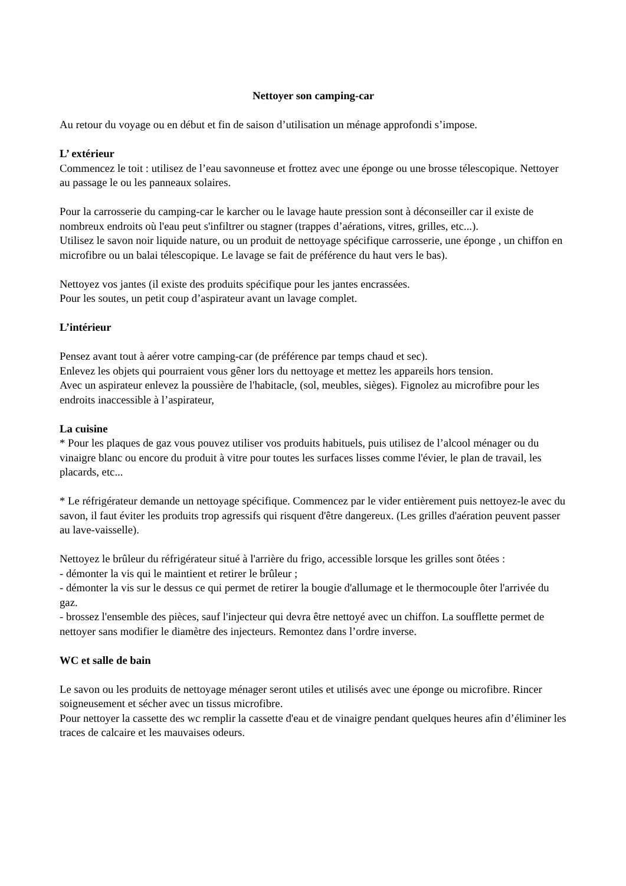Nettoyer son camping-car
Au retour du voyage ou en début et fin de saison d’utilisation un ménage approfondi s’impose.
L’ extérieur
Commencez le toit : utilisez de l’eau savonneuse et frottez avec une éponge ou une brosse télescopique. Nettoyer au passage le ou les panneaux solaires.
Pour la carrosserie du camping-car le karcher ou le lavage haute pression sont à déconseiller car il existe de nombreux endroits où l'eau peut s'infiltrer ou stagner (trappes d’aérations, vitres, grilles, etc...).
Utilisez le savon noir liquide nature, ou un produit de nettoyage spécifique carrosserie, une éponge , un chiffon en microfibre ou un balai télescopique. Le lavage se fait de préférence du haut vers le bas).
Nettoyez vos jantes (il existe des produits spécifique pour les jantes encrassées.
Pour les soutes, un petit coup d’aspirateur avant un lavage complet.
L’intérieur
Pensez avant tout à aérer votre camping-car (de préférence par temps chaud et sec).
Enlevez les objets qui pourraient vous gêner lors du nettoyage et mettez les appareils hors tension.
Avec un aspirateur enlevez la poussière de l'habitacle, (sol, meubles, sièges). Fignolez au microfibre pour les endroits inaccessible à l’aspirateur,
La cuisine
* Pour les plaques de gaz vous pouvez utiliser vos produits habituels, puis utilisez de l’alcool ménager ou du vinaigre blanc ou encore du produit à vitre pour toutes les surfaces lisses comme l'évier, le plan de travail, les placards, etc...
* Le réfrigérateur demande un nettoyage spécifique. Commencez par le vider entièrement puis nettoyez-le avec du savon, il faut éviter les produits trop agressifs qui risquent d'être dangereux. (Les grilles d'aération peuvent passer au lave-vaisselle).
Nettoyez le brûleur du réfrigérateur situé à l'arrière du frigo, accessible lorsque les grilles sont ôtées :
- démonter la vis qui le maintient et retirer le brûleur ;
- démonter la vis sur le dessus ce qui permet de retirer la bougie d'allumage et le thermocouple ôter l'arrivée du gaz.
- brossez l'ensemble des pièces, sauf l'injecteur qui devra être nettoyé avec un chiffon. La soufflette permet de nettoyer sans modifier le diamètre des injecteurs. Remontez dans l’ordre inverse.
WC et salle de bain
Le savon ou les produits de nettoyage ménager seront utiles et utilisés avec une éponge ou microfibre. Rincer soigneusement et sécher avec un tissus microfibre.
Pour nettoyer la cassette des wc remplir la cassette d'eau et de vinaigre pendant quelques heures afin d’éliminer les traces de calcaire et les mauvaises odeurs.